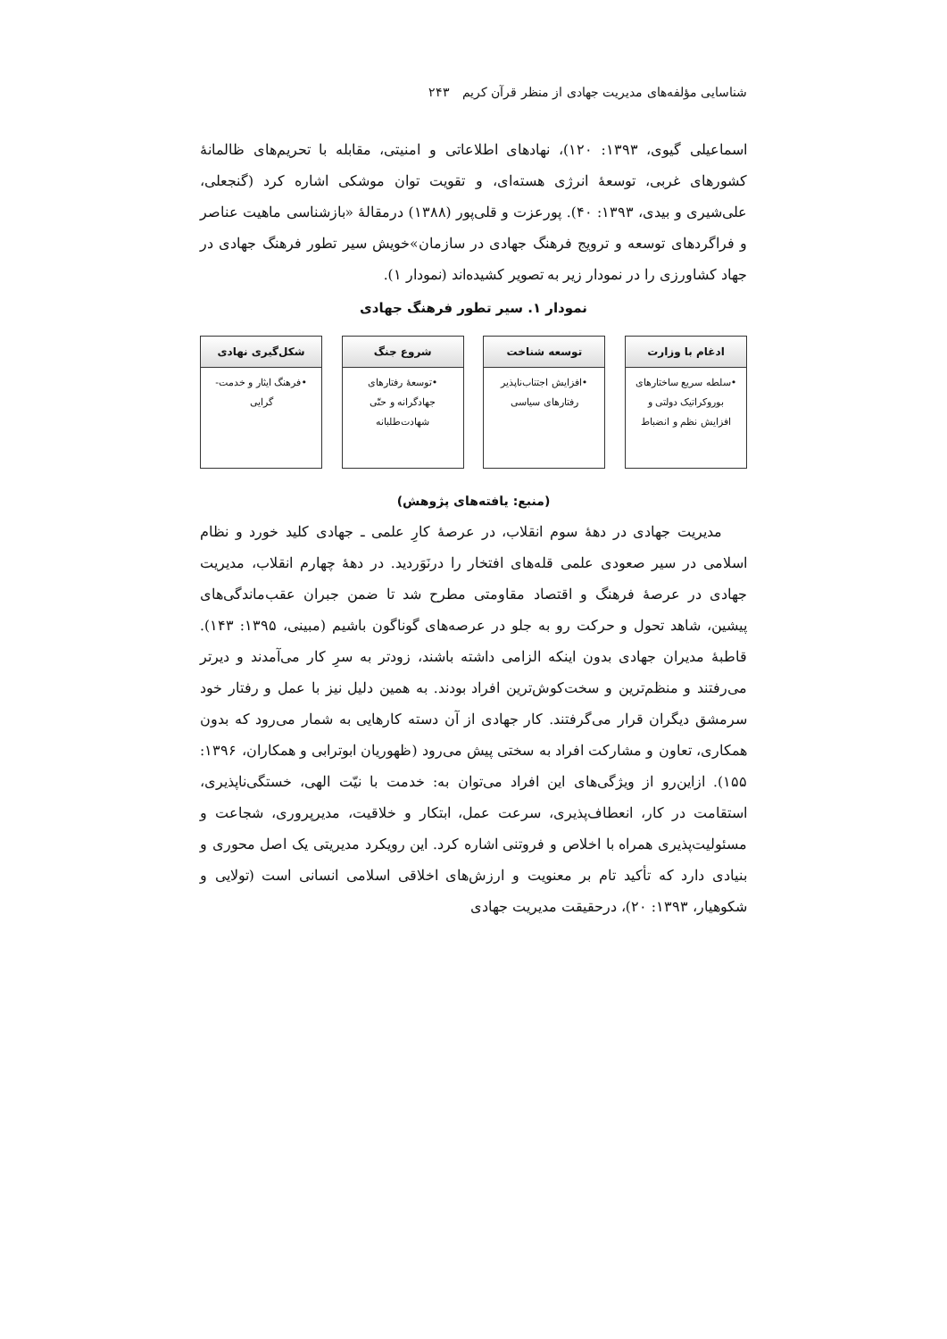شناسایی مؤلفه‌های مدیریت جهادی از منظر قرآن کریم ۲۴۳
اسماعیلی گیوی، ۱۳۹۳: ۱۲۰)، نهادهای اطلاعاتی و امنیتی، مقابله با تحریم‌های ظالمانهٔ کشورهای غربی، توسعهٔ انرژی هسته‌ای، و تقویت توان موشکی اشاره کرد (گنجعلی، علی‌شیری و بیدی، ۱۳۹۳: ۴۰). پورعزت و قلی‌پور (۱۳۸۸) درمقالهٔ «بازشناسی ماهیت عناصر و فراگردهای توسعه و ترویج فرهنگ جهادی در سازمان»خویش سیر تطور فرهنگ جهادی در جهاد کشاورزی را در نمودار زیر به تصویر کشیده‌اند (نمودار ۱).
نمودار ۱. سیر تطور فرهنگ جهادی
ادغام با وزارت
•سلطه سریع ساختارهای بوروکراتیک دولتی و افزایش نظم و انضباط
توسعه شناخت
•افزایش اجتناب‌ناپذیر رفتارهای سیاسی
شروع جنگ
•توسعهٔ رفتارهای جهادگرانه و حتّی شهادت‌طلبانه
شکل‌گیری نهادی
•فرهنگ ایثار و خدمت-گرایی
(منبع: یافته‌های پژوهش)
مدیریت جهادی در دههٔ سوم انقلاب، در عرصهٔ کارِ علمی ـ جهادی کلید خورد و نظام اسلامی در سیر صعودی علمی قله‌های افتخار را درنَوَردید. در دههٔ چهارم انقلاب، مدیریت جهادی در عرصهٔ فرهنگ و اقتصاد مقاومتی مطرح شد تا ضمن جبران عقب‌ماندگی‌های پیشین، شاهد تحول و حرکت رو به جلو در عرصه‌های گوناگون باشیم (مبینی، ۱۳۹۵: ۱۴۳). قاطبهٔ مدیران جهادی بدون اینکه الزامی داشته باشند، زودتر به سرِ کار می‌آمدند و دیرتر می‌رفتند و منظم‌ترین و سخت‌کوش‌ترین افراد بودند. به همین دلیل نیز با عمل و رفتار خود سرمشق دیگران قرار می‌گرفتند. کار جهادی از آن دسته کارهایی به شمار می‌رود که بدون همکاری، تعاون و مشارکت افراد به سختی پیش می‌رود (ظهوریان ابوترابی و همکاران، ۱۳۹۶: ۱۵۵). ازاین‌رو از ویژگی‌های این افراد می‌توان به: خدمت با نیّت الهی، خستگی‌ناپذیری، استقامت در کار، انعطاف‌پذیری، سرعت عمل، ابتکار و خلاقیت، مدیرپروری، شجاعت و مسئولیت‌پذیری همراه با اخلاص و فروتنی اشاره کرد. این رویکرد مدیریتی یک اصل محوری و بنیادی دارد که تأکید تام بر معنویت و ارزش‌های اخلاقی اسلامی انسانی است (تولایی و شکوهیار، ۱۳۹۳: ۲۰)، درحقیقت مدیریت جهادی